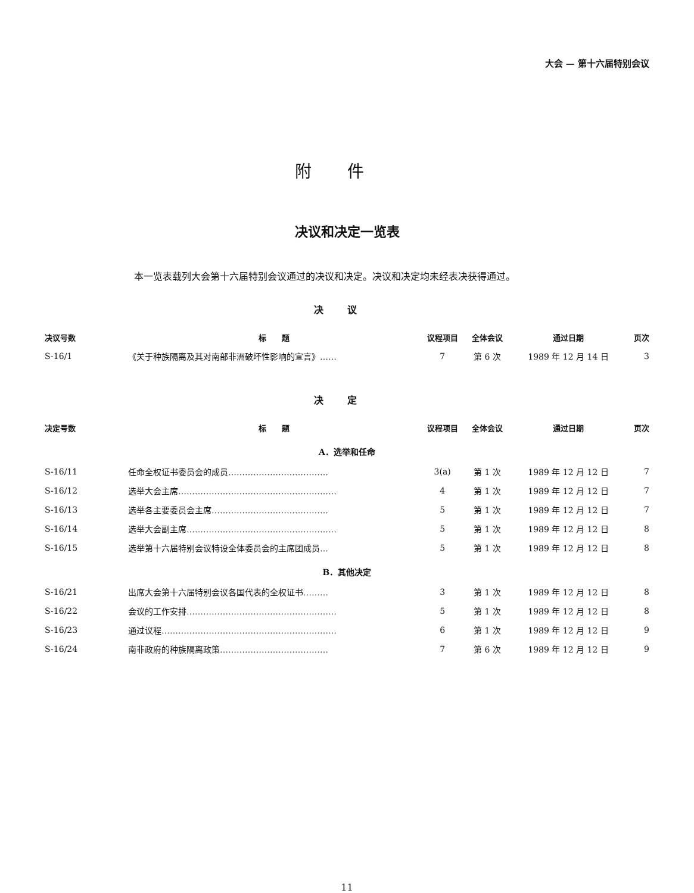大会 — 第十六届特别会议
附件
决议和决定一览表
本一览表载列大会第十六届特别会议通过的决议和决定。决议和决定均未经表决获得通过。
决议
| 决议号数 | 标 题 | 议程项目 | 全体会议 | 通过日期 | 页次 |
| --- | --- | --- | --- | --- | --- |
| S-16/1 | 《关于种族隔离及其对南部非洲破坏性影响的宣言》…… | 7 | 第 6 次 | 1989 年 12 月 14 日 | 3 |
决定
| 决定号数 | 标 题 | 议程项目 | 全体会议 | 通过日期 | 页次 |
| --- | --- | --- | --- | --- | --- |
| A．选举和任命 | | | | | |
| S-16/11 | 任命全权证书委员会的成员……………………………… | 3(a) | 第 1 次 | 1989 年 12 月 12 日 | 7 |
| S-16/12 | 选举大会主席………………………………………………… | 4 | 第 1 次 | 1989 年 12 月 12 日 | 7 |
| S-16/13 | 选举各主要委员会主席…………………………………… | 5 | 第 1 次 | 1989 年 12 月 12 日 | 7 |
| S-16/14 | 选举大会副主席……………………………………………… | 5 | 第 1 次 | 1989 年 12 月 12 日 | 8 |
| S-16/15 | 选举第十六届特别会议特设全体委员会的主席团成员… | 5 | 第 1 次 | 1989 年 12 月 12 日 | 8 |
| B．其他决定 | | | | | |
| S-16/21 | 出席大会第十六届特别会议各国代表的全权证书……… | 3 | 第 1 次 | 1989 年 12 月 12 日 | 8 |
| S-16/22 | 会议的工作安排……………………………………………… | 5 | 第 1 次 | 1989 年 12 月 12 日 | 8 |
| S-16/23 | 通过议程……………………………………………………… | 6 | 第 1 次 | 1989 年 12 月 12 日 | 9 |
| S-16/24 | 南非政府的种族隔离政策………………………………… | 7 | 第 6 次 | 1989 年 12 月 12 日 | 9 |
11